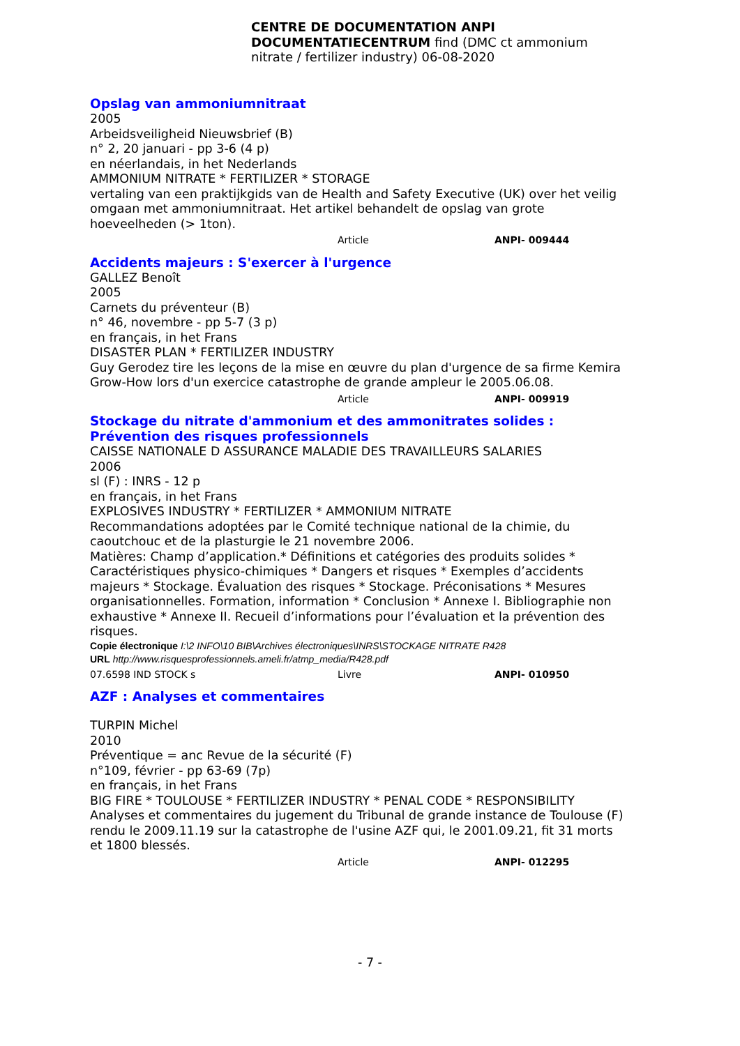CENTRE DE DOCUMENTATION ANPI DOCUMENTATIECENTRUM find (DMC ct ammonium nitrate / fertilizer industry) 06-08-2020
Opslag van ammoniumnitraat
2005
Arbeidsveiligheid Nieuwsbrief (B)
n° 2, 20 januari - pp 3-6 (4 p)
en néerlandais, in het Nederlands
AMMONIUM NITRATE * FERTILIZER * STORAGE
vertaling van een praktijkgids van de Health and Safety Executive (UK) over het veilig omgaan met ammoniumnitraat. Het artikel behandelt de opslag van grote hoeveelheden (> 1ton).
Article ANPI- 009444
Accidents majeurs : S'exercer à l'urgence
GALLEZ Benoît
2005
Carnets du préventeur (B)
n° 46, novembre - pp 5-7 (3 p)
en français, in het Frans
DISASTER PLAN * FERTILIZER INDUSTRY
Guy Gerodez tire les leçons de la mise en œuvre du plan d'urgence de sa firme Kemira Grow-How lors d'un exercice catastrophe de grande ampleur le 2005.06.08.
Article ANPI- 009919
Stockage du nitrate d'ammonium et des ammonitrates solides : Prévention des risques professionnels
CAISSE NATIONALE D ASSURANCE MALADIE DES TRAVAILLEURS SALARIES
2006
sl (F) : INRS - 12 p
en français, in het Frans
EXPLOSIVES INDUSTRY * FERTILIZER * AMMONIUM NITRATE
Recommandations adoptées par le Comité technique national de la chimie, du caoutchouc et de la plasturgie le 21 novembre 2006.
Matières: Champ d’application.* Définitions et catégories des produits solides * Caractéristiques physico-chimiques * Dangers et risques * Exemples d’accidents majeurs * Stockage. Évaluation des risques * Stockage. Préconisations * Mesures organisationnelles. Formation, information * Conclusion * Annexe I. Bibliographie non exhaustive * Annexe II. Recueil d’informations pour l’évaluation et la prévention des risques.
Copie électronique I:\2 INFO\10 BIB\Archives électroniques\INRS\STOCKAGE NITRATE R428
URL http://www.risquesprofessionnels.ameli.fr/atmp_media/R428.pdf
07.6598 IND STOCK s Livre ANPI- 010950
AZF : Analyses et commentaires
TURPIN Michel
2010
Préventique = anc Revue de la sécurité (F)
n°109, février - pp 63-69 (7p)
en français, in het Frans
BIG FIRE * TOULOUSE * FERTILIZER INDUSTRY * PENAL CODE * RESPONSIBILITY
Analyses et commentaires du jugement du Tribunal de grande instance de Toulouse (F) rendu le 2009.11.19 sur la catastrophe de l'usine AZF qui, le 2001.09.21, fit 31 morts et 1800 blessés.
Article ANPI- 012295
- 7 -